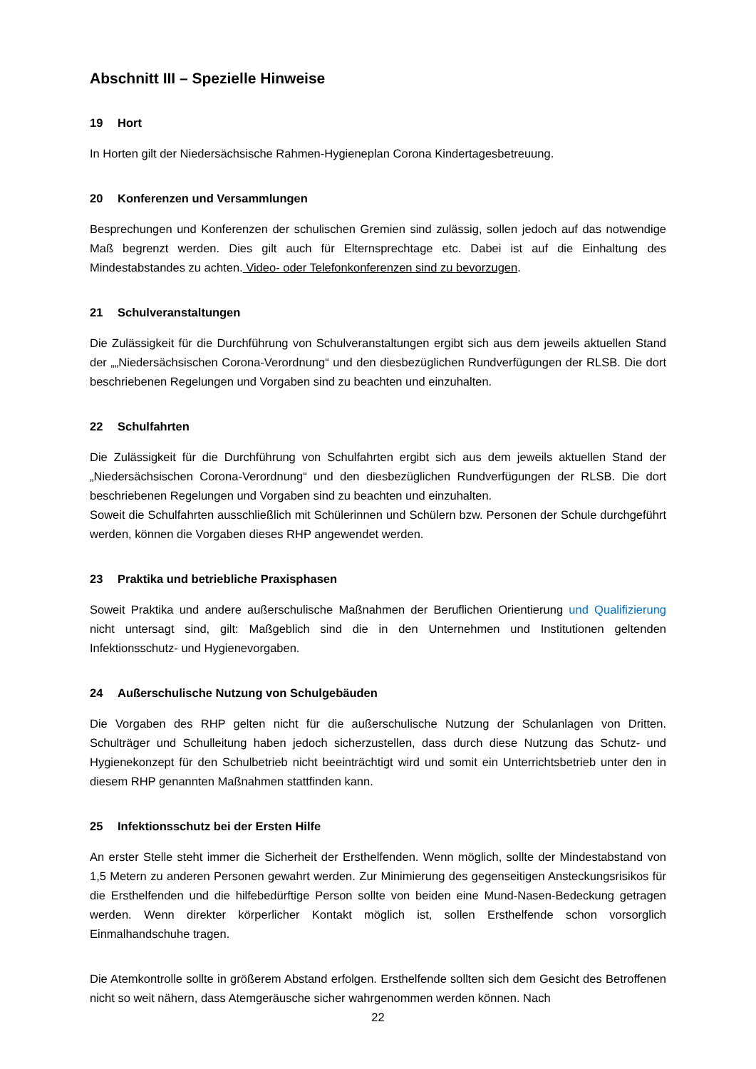Abschnitt III – Spezielle Hinweise
19 Hort
In Horten gilt der Niedersächsische Rahmen-Hygieneplan Corona Kindertagesbetreuung.
20 Konferenzen und Versammlungen
Besprechungen und Konferenzen der schulischen Gremien sind zulässig, sollen jedoch auf das notwendige Maß begrenzt werden. Dies gilt auch für Elternsprechtage etc. Dabei ist auf die Einhaltung des Mindestabstandes zu achten. Video- oder Telefonkonferenzen sind zu bevorzugen.
21 Schulveranstaltungen
Die Zulässigkeit für die Durchführung von Schulveranstaltungen ergibt sich aus dem jeweils aktuellen Stand der „„Niedersächsischen Corona-Verordnung“ und den diesbezüglichen Rundverfügungen der RLSB. Die dort beschriebenen Regelungen und Vorgaben sind zu beachten und einzuhalten.
22 Schulfahrten
Die Zulässigkeit für die Durchführung von Schulfahrten ergibt sich aus dem jeweils aktuellen Stand der „Niedersächsischen Corona-Verordnung“ und den diesbezüglichen Rundverfügungen der RLSB. Die dort beschriebenen Regelungen und Vorgaben sind zu beachten und einzuhalten.
Soweit die Schulfahrten ausschließlich mit Schülerinnen und Schülern bzw. Personen der Schule durchgeführt werden, können die Vorgaben dieses RHP angewendet werden.
23 Praktika und betriebliche Praxisphasen
Soweit Praktika und andere außerschulische Maßnahmen der Beruflichen Orientierung und Qualifizierung nicht untersagt sind, gilt: Maßgeblich sind die in den Unternehmen und Institutionen geltenden Infektionsschutz- und Hygienevorgaben.
24 Außerschulische Nutzung von Schulgebäuden
Die Vorgaben des RHP gelten nicht für die außerschulische Nutzung der Schulanlagen von Dritten. Schulträger und Schulleitung haben jedoch sicherzustellen, dass durch diese Nutzung das Schutz- und Hygienekonzept für den Schulbetrieb nicht beeinträchtigt wird und somit ein Unterrichtsbetrieb unter den in diesem RHP genannten Maßnahmen stattfinden kann.
25 Infektionsschutz bei der Ersten Hilfe
An erster Stelle steht immer die Sicherheit der Ersthelfenden. Wenn möglich, sollte der Mindestabstand von 1,5 Metern zu anderen Personen gewahrt werden. Zur Minimierung des gegenseitigen Ansteckungsrisikos für die Ersthelfenden und die hilfebedürftige Person sollte von beiden eine Mund-Nasen-Bedeckung getragen werden. Wenn direkter körperlicher Kontakt möglich ist, sollen Ersthelfende schon vorsorglich Einmalhandschuhe tragen.
Die Atemkontrolle sollte in größerem Abstand erfolgen. Ersthelfende sollten sich dem Gesicht des Betroffenen nicht so weit nähern, dass Atemgeräusche sicher wahrgenommen werden können. Nach
22